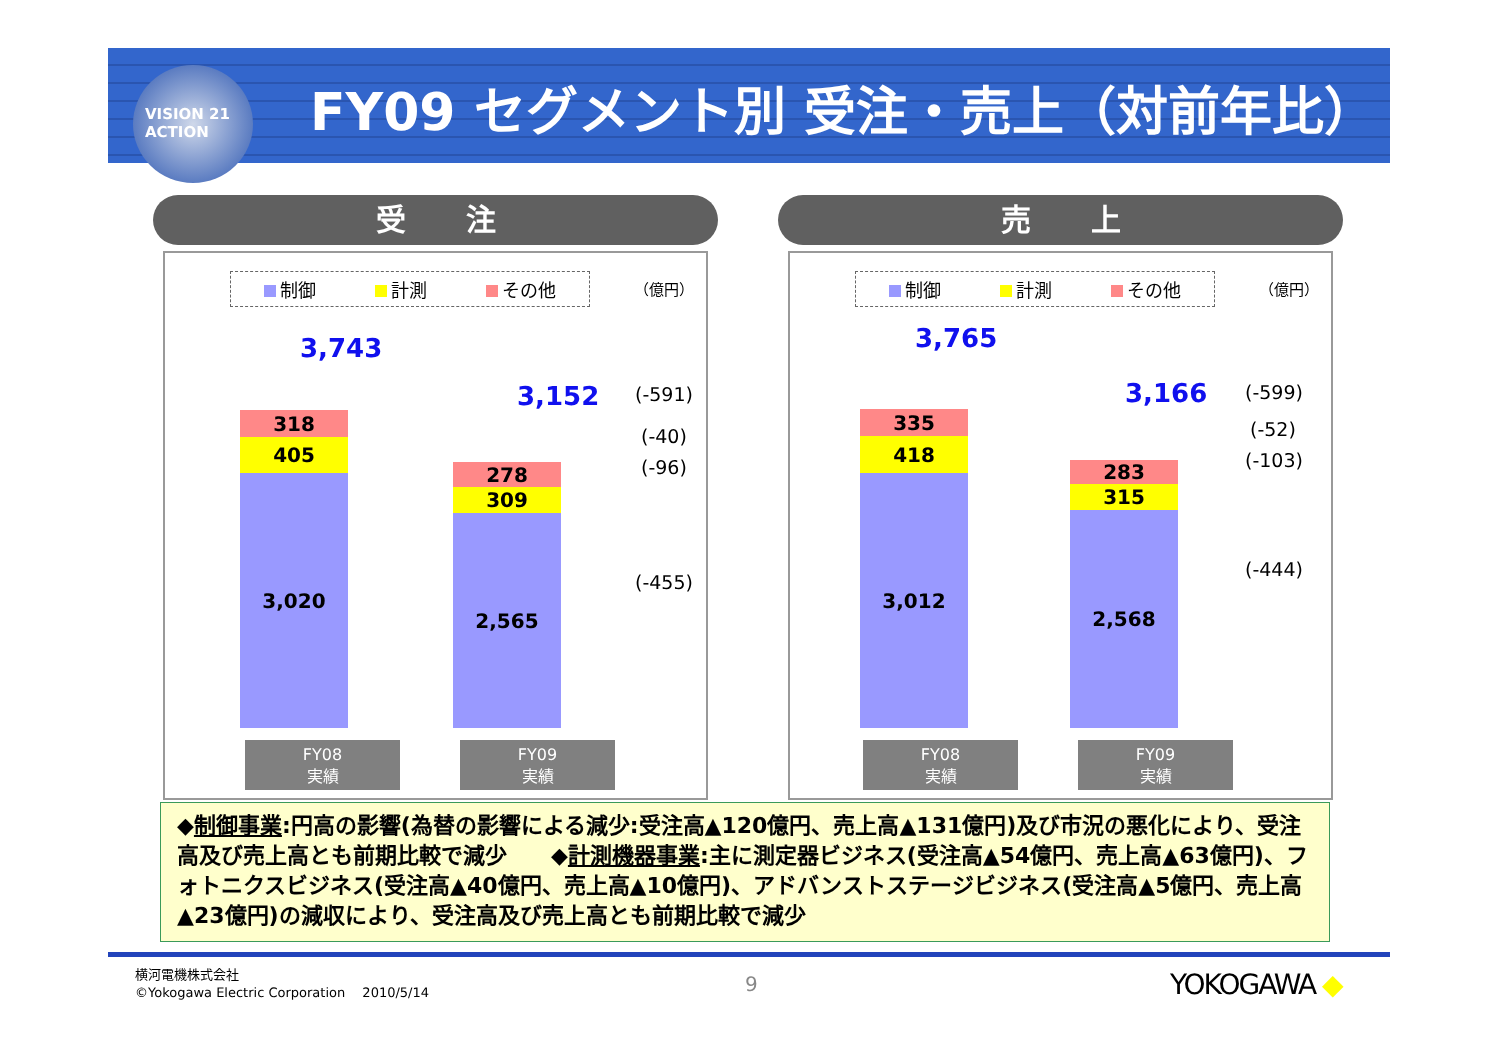VISION 21
ACTION
FY09 セグメント別 受注・売上（対前年比）
受　　注
制御 計測 その他 （億円）
3,743
318
405
3,020
3,152
278
309
2,565
(-591)
(-40)
(-96)
(-455)
FY08
実績
FY09
実績
売　　上
制御 計測 その他 （億円）
3,765
335
418
3,012
3,166
283
315
2,568
(-599)
(-52)
(-103)
(-444)
FY08
実績
FY09
実績
◆制御事業:円高の影響(為替の影響による減少:受注高▲120億円、売上高▲131億円)及び市況の悪化により、受注高及び売上高とも前期比較で減少　　◆計測機器事業:主に測定器ビジネス(受注高▲54億円、売上高▲63億円)、フォトニクスビジネス(受注高▲40億円、売上高▲10億円)、アドバンストステージビジネス(受注高▲5億円、売上高▲23億円)の減収により、受注高及び売上高とも前期比較で減少
横河電機株式会社
©Yokogawa Electric Corporation　 2010/5/14
9 YOKOGAWA ◆